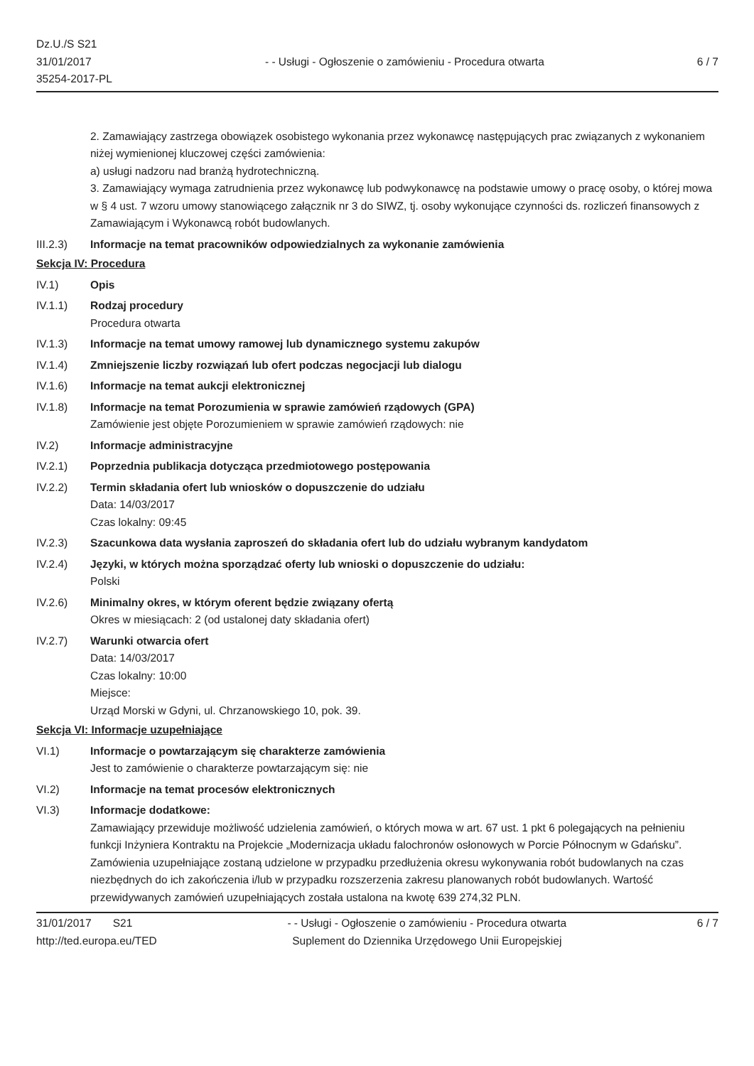Dz.U./S S21
31/01/2017
35254-2017-PL
- - Usługi - Ogłoszenie o zamówieniu - Procedura otwarta
6 / 7
2. Zamawiający zastrzega obowiązek osobistego wykonania przez wykonawcę następujących prac związanych z wykonaniem niżej wymienionej kluczowej części zamówienia:
a) usługi nadzoru nad branżą hydrotechniczną.
3. Zamawiający wymaga zatrudnienia przez wykonawcę lub podwykonawcę na podstawie umowy o pracę osoby, o której mowa w § 4 ust. 7 wzoru umowy stanowiącego załącznik nr 3 do SIWZ, tj. osoby wykonujące czynności ds. rozliczeń finansowych z Zamawiającym i Wykonawcą robót budowlanych.
III.2.3) Informacje na temat pracowników odpowiedzialnych za wykonanie zamówienia
Sekcja IV: Procedura
IV.1) Opis
IV.1.1) Rodzaj procedury
Procedura otwarta
IV.1.3) Informacje na temat umowy ramowej lub dynamicznego systemu zakupów
IV.1.4) Zmniejszenie liczby rozwiązań lub ofert podczas negocjacji lub dialogu
IV.1.6) Informacje na temat aukcji elektronicznej
IV.1.8) Informacje na temat Porozumienia w sprawie zamówień rządowych (GPA)
Zamówienie jest objęte Porozumieniem w sprawie zamówień rządowych: nie
IV.2) Informacje administracyjne
IV.2.1) Poprzednia publikacja dotycząca przedmiotowego postępowania
IV.2.2) Termin składania ofert lub wniosków o dopuszczenie do udziału
Data: 14/03/2017
Czas lokalny: 09:45
IV.2.3) Szacunkowa data wysłania zaproszeń do składania ofert lub do udziału wybranym kandydatom
IV.2.4) Języki, w których można sporządzać oferty lub wnioski o dopuszczenie do udziału:
Polski
IV.2.6) Minimalny okres, w którym oferent będzie związany ofertą
Okres w miesiącach: 2 (od ustalonej daty składania ofert)
IV.2.7) Warunki otwarcia ofert
Data: 14/03/2017
Czas lokalny: 10:00
Miejsce:
Urząd Morski w Gdyni, ul. Chrzanowskiego 10, pok. 39.
Sekcja VI: Informacje uzupełniające
VI.1) Informacje o powtarzającym się charakterze zamówienia
Jest to zamówienie o charakterze powtarzającym się: nie
VI.2) Informacje na temat procesów elektronicznych
VI.3) Informacje dodatkowe:
Zamawiający przewiduje możliwość udzielenia zamówień, o których mowa w art. 67 ust. 1 pkt 6 polegających na pełnieniu funkcji Inżyniera Kontraktu na Projekcie „Modernizacja układu falochronów osłonowych w Porcie Północnym w Gdańsku”. Zamówienia uzupełniające zostaną udzielone w przypadku przedłużenia okresu wykonywania robót budowlanych na czas niezbędnych do ich zakończenia i/lub w przypadku rozszerzenia zakresu planowanych robót budowlanych. Wartość przewidywanych zamówień uzupełniających została ustalona na kwotę 639 274,32 PLN.
31/01/2017 S21
http://ted.europa.eu/TED
- - Usługi - Ogłoszenie o zamówieniu - Procedura otwarta
Suplement do Dziennika Urzędowego Unii Europejskiej
6 / 7